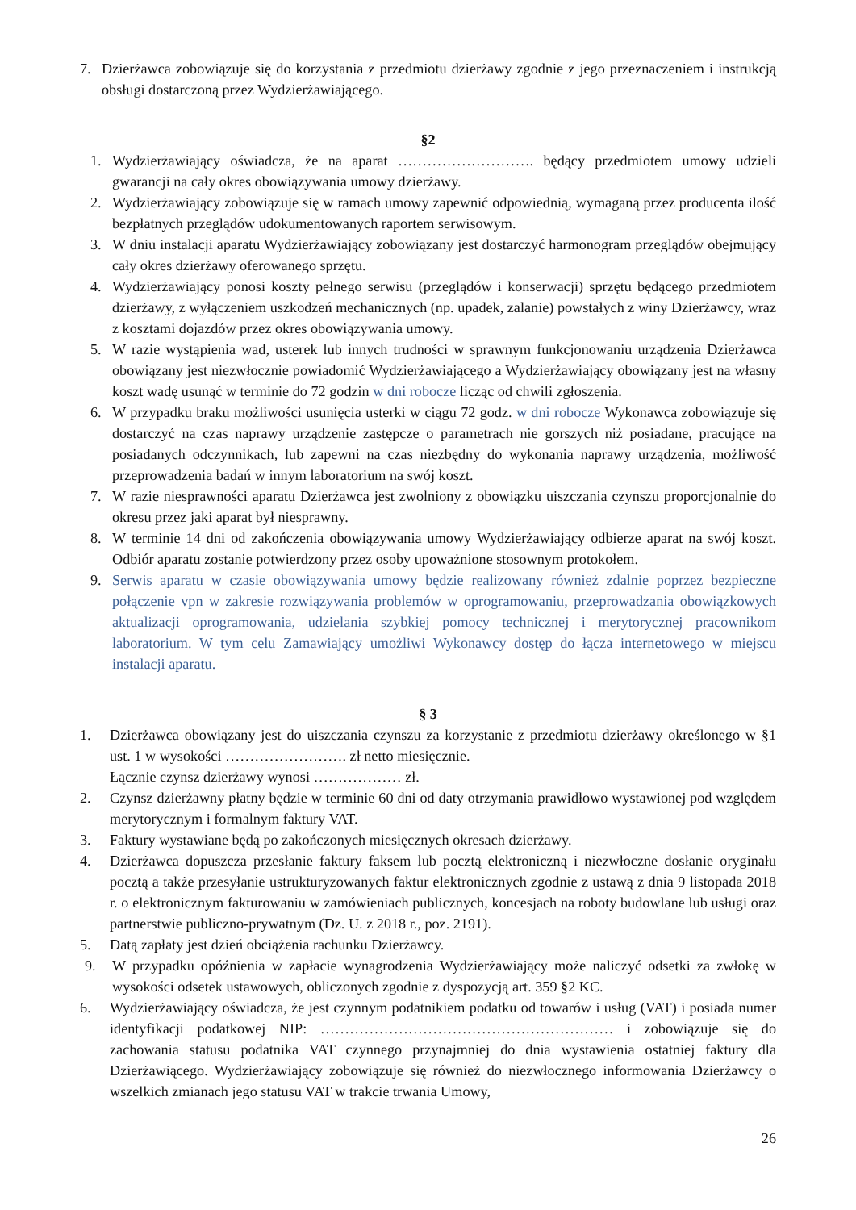7. Dzierżawca zobowiązuje się do korzystania z przedmiotu dzierżawy zgodnie z jego przeznaczeniem i instrukcją obsługi dostarczoną przez Wydzierżawiającego.
§2
1. Wydzierżawiający oświadcza, że na aparat ………………………. będący przedmiotem umowy udzieli gwarancji na cały okres obowiązywania umowy dzierżawy.
2. Wydzierżawiający zobowiązuje się w ramach umowy zapewnić odpowiednią, wymaganą przez producenta ilość bezpłatnych przeglądów udokumentowanych raportem serwisowym.
3. W dniu instalacji aparatu Wydzierżawiający zobowiązany jest dostarczyć harmonogram przeglądów obejmujący cały okres dzierżawy oferowanego sprzętu.
4. Wydzierżawiający ponosi koszty pełnego serwisu (przeglądów i konserwacji) sprzętu będącego przedmiotem dzierżawy, z wyłączeniem uszkodzeń mechanicznych (np. upadek, zalanie) powstałych z winy Dzierżawcy, wraz z kosztami dojazdów przez okres obowiązywania umowy.
5. W razie wystąpienia wad, usterek lub innych trudności w sprawnym funkcjonowaniu urządzenia Dzierżawca obowiązany jest niezwłocznie powiadomić Wydzierżawiającego a Wydzierżawiający obowiązany jest na własny koszt wadę usunąć w terminie do 72 godzin w dni robocze licząc od chwili zgłoszenia.
6. W przypadku braku możliwości usunięcia usterki w ciągu 72 godz. w dni robocze Wykonawca zobowiązuje się dostarczyć na czas naprawy urządzenie zastępcze o parametrach nie gorszych niż posiadane, pracujące na posiadanych odczynnikach, lub zapewni na czas niezbędny do wykonania naprawy urządzenia, możliwość przeprowadzenia badań w innym laboratorium na swój koszt.
7. W razie niesprawności aparatu Dzierżawca jest zwolniony z obowiązku uiszczania czynszu proporcjonalnie do okresu przez jaki aparat był niesprawny.
8. W terminie 14 dni od zakończenia obowiązywania umowy Wydzierżawiający odbierze aparat na swój koszt. Odbiór aparatu zostanie potwierdzony przez osoby upoważnione stosownym protokołem.
9. Serwis aparatu w czasie obowiązywania umowy będzie realizowany również zdalnie poprzez bezpieczne połączenie vpn w zakresie rozwiązywania problemów w oprogramowaniu, przeprowadzania obowiązkowych aktualizacji oprogramowania, udzielania szybkiej pomocy technicznej i merytorycznej pracownikom laboratorium. W tym celu Zamawiający umożliwi Wykonawcy dostęp do łącza internetowego w miejscu instalacji aparatu.
§ 3
1. Dzierżawca obowiązany jest do uiszczania czynszu za korzystanie z przedmiotu dzierżawy określonego w §1 ust. 1 w wysokości ……………………. zł netto miesięcznie.
Łącznie czynsz dzierżawy wynosi ……………… zł.
2. Czynsz dzierżawny płatny będzie w terminie 60 dni od daty otrzymania prawidłowo wystawionej pod względem merytorycznym i formalnym faktury VAT.
3. Faktury wystawiane będą po zakończonych miesięcznych okresach dzierżawy.
4. Dzierżawca dopuszcza przesłanie faktury faksem lub pocztą elektroniczną i niezwłoczne dosłanie oryginału pocztą a także przesyłanie ustrukturyzowanych faktur elektronicznych zgodnie z ustawą z dnia 9 listopada 2018 r. o elektronicznym fakturowaniu w zamówieniach publicznych, koncesjach na roboty budowlane lub usługi oraz partnerstwie publiczno-prywatnym (Dz. U. z 2018 r., poz. 2191).
5. Datą zapłaty jest dzień obciążenia rachunku Dzierżawcy.
9. W przypadku opóźnienia w zapłacie wynagrodzenia Wydzierżawiający może naliczyć odsetki za zwłokę w wysokości odsetek ustawowych, obliczonych zgodnie z dyspozycją art. 359 §2 KC.
6. Wydzierżawiający oświadcza, że jest czynnym podatnikiem podatku od towarów i usług (VAT) i posiada numer identyfikacji podatkowej NIP: …………………………………………………… i zobowiązuje się do zachowania statusu podatnika VAT czynnego przynajmniej do dnia wystawienia ostatniej faktury dla Dzierżawiącego. Wydzierżawiający zobowiązuje się również do niezwłocznego informowania Dzierżawcy o wszelkich zmianach jego statusu VAT w trakcie trwania Umowy,
26